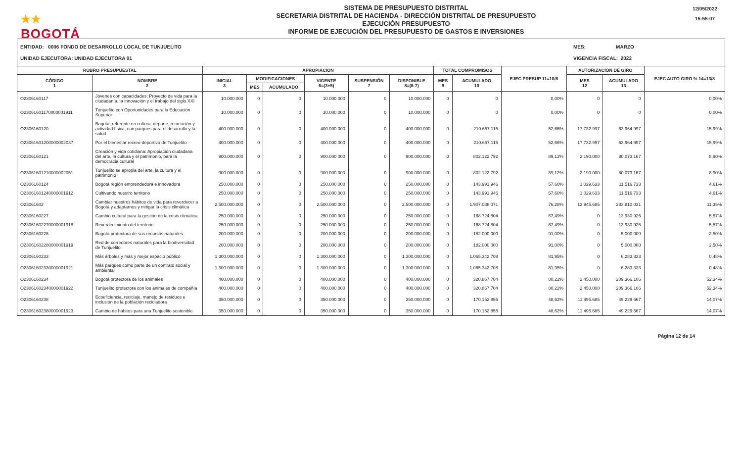★★
BOGOTÁ
SISTEMA DE PRESUPUESTO DISTRITAL
SECRETARIA DISTRITAL DE HACIENDA - DIRECCIÓN DISTRITAL DE PRESUPUESTO
EJECUCIÓN PRESUPUESTO
INFORME DE EJECUCIÓN DEL PRESUPUESTO DE GASTOS E INVERSIONES
12/05/2022
15:55:07
ENTIDAD: 0006 FONDO DE DESARROLLO LOCAL DE TUNJUELITO
UNIDAD EJECUTORA: UNIDAD EJECUTORA 01
MES: MARZO
VIGENCIA FISCAL: 2022
| RUBRO PRESUPUESTAL | | APROPIACIÓN | | | | | | TOTAL COMPROMISOS | | EJEC PRESUP 11=10/8 | AUTORIZACIÓN DE GIRO | | EJEC AUTO GIRO % 14=13/8 |
| --- | --- | --- | --- | --- | --- | --- | --- | --- | --- | --- | --- | --- | --- |
| CÓDIGO 1 | NOMBRE 2 | INICIAL 3 | MODIFICACIONES | | VIGENTE 6=(3+5) | SUSPENSIÓN 7 | DISPONIBLE 8=(6-7) | MES 9 | ACUMULADO 10 | | MES 12 | ACUMULADO 13 | |
| | | | MES | ACUMULADO | | | | | | | | | |
| O2306160117 | Jóvenes con capacidades: Proyecto de vida para la ciudadanía, la innovación y el trabajo del siglo XXI | 10.000.000 | 0 | 0 | 10.000.000 | 0 | 10.000.000 | 0 | 0 | 0,00% | 0 | 0 | 0,00% |
| O23061601170000001911 | Tunjuelito con Oportunidades para la Educación Superior | 10.000.000 | 0 | 0 | 10.000.000 | 0 | 10.000.000 | 0 | 0 | 0,00% | 0 | 0 | 0,00% |
| O2306160120 | Bogotá, referente en cultura, deporte, recreación y actividad física, con parques para el desarrollo y la salud | 400.000.000 | 0 | 0 | 400.000.000 | 0 | 400.000.000 | 0 | 210.657.115 | 52,66% | 17.732.997 | 63.964.997 | 15,99% |
| O23061601200000002037 | Por el bienestar recreo-deportivo de Tunjuelito | 400.000.000 | 0 | 0 | 400.000.000 | 0 | 400.000.000 | 0 | 210.657.115 | 52,66% | 17.732.997 | 63.964.997 | 15,99% |
| O2306160121 | Creación y vida cotidiana: Apropiación ciudadana del arte, la cultura y el patrimonio, para la democracia cultural | 900.000.000 | 0 | 0 | 900.000.000 | 0 | 900.000.000 | 0 | 802.122.792 | 89,12% | 2.190.000 | 80.073.167 | 8,90% |
| O23061601210000002051 | Tunjuelito se apropia del arte, la cultura y el patrimonio | 900.000.000 | 0 | 0 | 900.000.000 | 0 | 900.000.000 | 0 | 802.122.792 | 89,12% | 2.190.000 | 80.073.167 | 8,90% |
| O2306160124 | Bogotá región emprendedora e innovadora | 250.000.000 | 0 | 0 | 250.000.000 | 0 | 250.000.000 | 0 | 143.991.946 | 57,60% | 1.029.633 | 11.516.733 | 4,61% |
| O23061601240000001912 | Cultivando nuestro territorio | 250.000.000 | 0 | 0 | 250.000.000 | 0 | 250.000.000 | 0 | 143.991.946 | 57,60% | 1.029.633 | 11.516.733 | 4,61% |
| O23061602 | Cambiar nuestros hábitos de vida para reverdecer a Bogotá y adaptarnos y mitigar la crisis climática | 2.500.000.000 | 0 | 0 | 2.500.000.000 | 0 | 2.500.000.000 | 0 | 1.907.088.071 | 76,28% | 13.945.685 | 283.810.031 | 11,35% |
| O2306160227 | Cambio cultural para la gestión de la crisis climática | 250.000.000 | 0 | 0 | 250.000.000 | 0 | 250.000.000 | 0 | 168.724.804 | 67,49% | 0 | 13.930.925 | 5,57% |
| O23061602270000001918 | Reverdecimiento del territorio | 250.000.000 | 0 | 0 | 250.000.000 | 0 | 250.000.000 | 0 | 168.724.804 | 67,49% | 0 | 13.930.925 | 5,57% |
| O2306160228 | Bogotá protectora de sus recursos naturales | 200.000.000 | 0 | 0 | 200.000.000 | 0 | 200.000.000 | 0 | 182.000.000 | 91,00% | 0 | 5.000.000 | 2,50% |
| O23061602280000001919 | Red de corredores naturales para la biodiversidad de Tunjuelito | 200.000.000 | 0 | 0 | 200.000.000 | 0 | 200.000.000 | 0 | 182.000.000 | 91,00% | 0 | 5.000.000 | 2,50% |
| O2306160233 | Más árboles y más y mejor espacio público | 1.300.000.000 | 0 | 0 | 1.300.000.000 | 0 | 1.300.000.000 | 0 | 1.065.342.708 | 81,95% | 0 | 6.283.333 | 0,48% |
| O23061602330000001921 | Más parques como parte de un contrato social y ambiental | 1.300.000.000 | 0 | 0 | 1.300.000.000 | 0 | 1.300.000.000 | 0 | 1.065.342.708 | 81,95% | 0 | 6.283.333 | 0,48% |
| O2306160234 | Bogotá protectora de los animales | 400.000.000 | 0 | 0 | 400.000.000 | 0 | 400.000.000 | 0 | 320.867.704 | 80,22% | 2.450.000 | 209.366.106 | 52,34% |
| O23061602340000001922 | Tunjuelito protectora con los animales de compañía | 400.000.000 | 0 | 0 | 400.000.000 | 0 | 400.000.000 | 0 | 320.867.704 | 80,22% | 2.450.000 | 209.366.106 | 52,34% |
| O2306160238 | Ecoeficiencia, reciclaje, manejo de residuos e inclusión de la población recicladora | 350.000.000 | 0 | 0 | 350.000.000 | 0 | 350.000.000 | 0 | 170.152.855 | 48,62% | 11.495.685 | 49.229.667 | 14,07% |
| O23061602380000001923 | Cambio de hábitos para una Tunjuelito sostenible | 350.000.000 | 0 | 0 | 350.000.000 | 0 | 350.000.000 | 0 | 170.152.855 | 48,62% | 11.495.685 | 49.229.667 | 14,07% |
Página 12 de 14